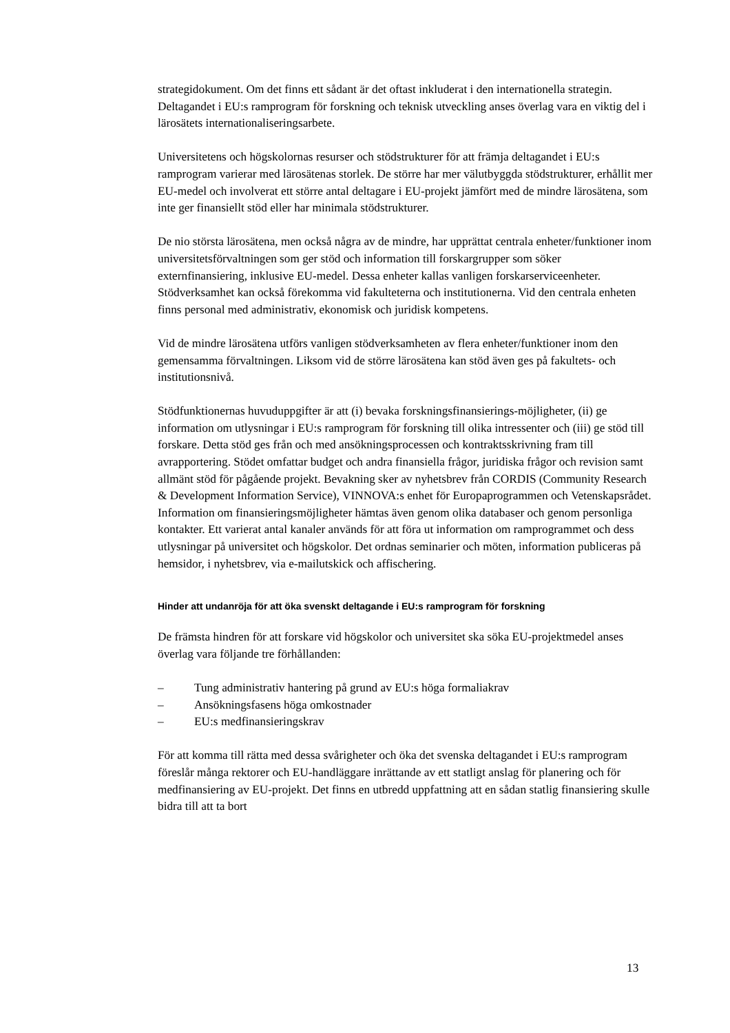strategidokument. Om det finns ett sådant är det oftast inkluderat i den internationella strategin. Deltagandet i EU:s ramprogram för forskning och teknisk utveckling anses överlag vara en viktig del i lärosätets internationaliseringsarbete.
Universitetens och högskolornas resurser och stödstrukturer för att främja deltagandet i EU:s ramprogram varierar med lärosätenas storlek. De större har mer välutbyggda stödstrukturer, erhållit mer EU-medel och involverat ett större antal deltagare i EU-projekt jämfört med de mindre lärosätena, som inte ger finansiellt stöd eller har minimala stödstrukturer.
De nio största lärosätena, men också några av de mindre, har upprättat centrala enheter/funktioner inom universitetsförvaltningen som ger stöd och information till forskargrupper som söker externfinansiering, inklusive EU-medel. Dessa enheter kallas vanligen forskarserviceenheter. Stödverksamhet kan också förekomma vid fakulteterna och institutionerna. Vid den centrala enheten finns personal med administrativ, ekonomisk och juridisk kompetens.
Vid de mindre lärosätena utförs vanligen stödverksamheten av flera enheter/funktioner inom den gemensamma förvaltningen. Liksom vid de större lärosätena kan stöd även ges på fakultets- och institutionsnivå.
Stödfunktionernas huvuduppgifter är att (i) bevaka forskningsfinansierings-möjligheter, (ii) ge information om utlysningar i EU:s ramprogram för forskning till olika intressenter och (iii) ge stöd till forskare. Detta stöd ges från och med ansökningsprocessen och kontraktsskrivning fram till avrapportering. Stödet omfattar budget och andra finansiella frågor, juridiska frågor och revision samt allmänt stöd för pågående projekt. Bevakning sker av nyhetsbrev från CORDIS (Community Research & Development Information Service), VINNOVA:s enhet för Europaprogrammen och Vetenskapsrådet. Information om finansieringsmöjligheter hämtas även genom olika databaser och genom personliga kontakter. Ett varierat antal kanaler används för att föra ut information om ramprogrammet och dess utlysningar på universitet och högskolor. Det ordnas seminarier och möten, information publiceras på hemsidor, i nyhetsbrev, via e-mailutskick och affischering.
Hinder att undanröja för att öka svenskt deltagande i EU:s ramprogram för forskning
De främsta hindren för att forskare vid högskolor och universitet ska söka EU-projektmedel anses överlag vara följande tre förhållanden:
– Tung administrativ hantering på grund av EU:s höga formaliakrav
– Ansökningsfasens höga omkostnader
– EU:s medfinansieringskrav
För att komma till rätta med dessa svårigheter och öka det svenska deltagandet i EU:s ramprogram föreslår många rektorer och EU-handläggare inrättande av ett statligt anslag för planering och för medfinansiering av EU-projekt. Det finns en utbredd uppfattning att en sådan statlig finansiering skulle bidra till att ta bort
13